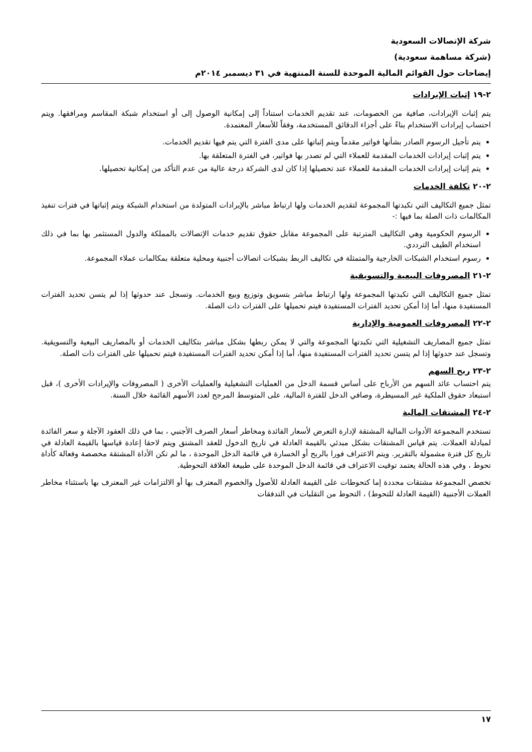شركة الإتصالات السعودية
(شركة مساهمة سعودية)
إيضاحات حول القوائم المالية الموحدة للسنة المنتهية في ٣١ ديسمبر ٢٠١٤م
٢-١٩ إثبات الإيرادات
يتم إثبات الإيرادات، صافية من الخصومات، عند تقديم الخدمات استناداً إلى إمكانية الوصول إلى أو استخدام شبكة المقاسم ومرافقها. ويتم احتساب إيرادات الاستخدام بناءً على أجزاء الدقائق المستخدمة، وفقاً للأسعار المعتمدة.
يتم تأجيل الرسوم الصادر بشأنها فواتير مقدماً ويتم إثباتها على مدى الفترة التي يتم فيها تقديم الخدمات.
يتم إثبات إيرادات الخدمات المقدمة للعملاء التي لم تصدر بها فواتير، في الفترة المتعلقة بها.
يتم إثبات إيرادات الخدمات المقدمة للعملاء عند تحصيلها إذا كان لدى الشركة درجة عالية من عدم التأكد من إمكانية تحصيلها.
٢-٢٠ تكلفة الخدمات
تمثل جميع التكاليف التي تكبدتها المجموعة لتقديم الخدمات ولها ارتباط مباشر بالإيرادات المتولدة من استخدام الشبكة ويتم إثباتها في فترات تنفيذ المكالمات ذات الصلة بما فيها :-
الرسوم الحكومية وهي التكاليف المترتبة على المجموعة مقابل حقوق تقديم خدمات الإتصالات بالمملكة والدول المستثمر بها بما في ذلك استخدام الطيف الترددي.
رسوم استخدام الشبكات الخارجية والمتمثلة في تكاليف الربط بشبكات اتصالات أجنبية ومحلية متعلقة بمكالمات عملاء المجموعة.
٢-٢١ المصروفات البيعية والتسويقية
تمثل جميع التكاليف التي تكبدتها المجموعة ولها ارتباط مباشر بتسويق وتوزيع وبيع الخدمات. وتسجل عند حدوثها إذا لم يتسن تحديد الفترات المستفيدة منها، أما إذا أمكن تحديد الفترات المستفيدة فيتم تحميلها على الفترات ذات الصلة.
٢-٢٢ المصروفات العمومية والإدارية
تمثل جميع المصاريف التشغيلية التي تكبدتها المجموعة والتي لا يمكن ربطها بشكل مباشر بتكاليف الخدمات أو بالمصاريف البيعية والتسويقية. وتسجل عند حدوثها إذا لم يتسن تحديد الفترات المستفيدة منها، أما إذا أمكن تحديد الفترات المستفيدة فيتم تحميلها على الفترات ذات الصلة.
٢-٢٣ ربح السهم
يتم احتساب عائد السهم من الأرباح على أساس قسمة الدخل من العمليات التشغيلية والعمليات الأخرى ( المصروفات والإيرادات الأخرى )، قبل استبعاد حقوق الملكية غير المسيطرة، وصافي الدخل للفترة المالية، على المتوسط المرجح لعدد الأسهم القائمة خلال السنة.
٢-٢٤ المشتقات المالية
تستخدم المجموعة الأدوات المالية المشتقة لإدارة التعرض لأسعار الفائدة ومخاطر أسعار الصرف الأجنبي ، بما في ذلك العقود الآجلة و سعر الفائدة لمبادلة العملات. يتم قياس المشتقات بشكل مبدئي بالقيمة العادلة في تاريخ الدخول للعقد المشتق ويتم لاحقا إعادة قياسها بالقيمة العادلة في تاريخ كل فترة مشمولة بالتقرير. ويتم الاعتراف فورا بالربح أو الخسارة في قائمة الدخل الموحدة ، ما لم تكن الأداة المشتقة مخصصة وفعالة كأداة تحوط ، وفي هذه الحالة يعتمد توقيت الاعتراف في قائمة الدخل الموحدة على طبيعة العلاقة التحوطية.
تخصص المجموعة مشتقات محددة إما كتحوطات على القيمة العادلة للأصول والخصوم المعترف بها أو الالتزامات غير المعترف بها باستثناء مخاطر العملات الأجنبية (القيمة العادلة للتحوط) ، التحوط من التقلبات في التدفقات
١٧